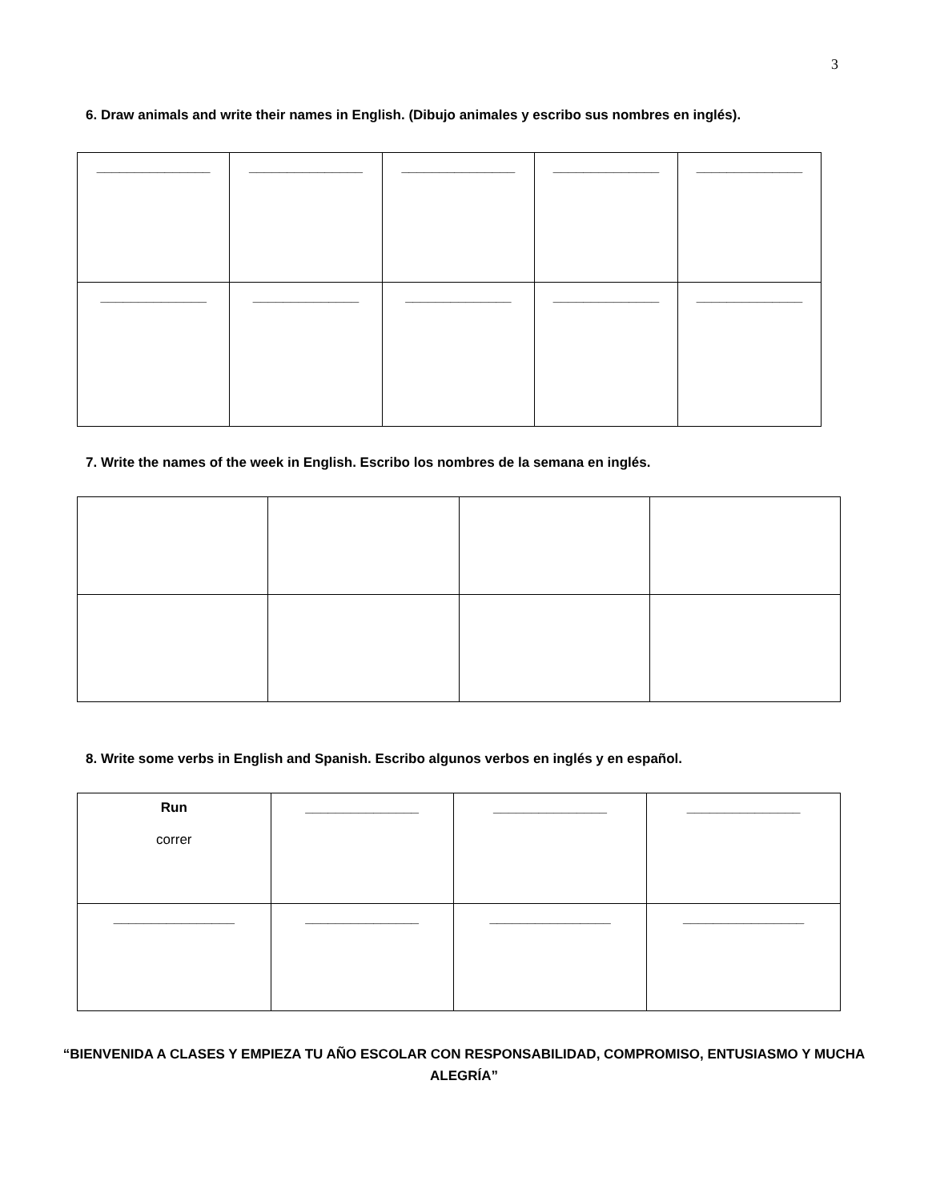3
6. Draw animals and write their names in English. (Dibujo animales y escribo sus nombres en inglés).
| _______________ | _______________ | _______________ | ______________ | ______________ |
| ______________ | ______________ | ______________ | ______________ | ______________ |
7. Write the names of the week in English. Escribo los nombres de la semana en inglés.
8. Write some verbs in English and Spanish. Escribo algunos verbos en inglés y en español.
| Run correr | _______________ | _______________ | _______________ |
| ________________ | _______________ | ________________ | ________________ |
“BIENVENIDA A CLASES Y EMPIEZA TU AÑO ESCOLAR CON RESPONSABILIDAD, COMPROMISO, ENTUSIASMO Y MUCHA ALEGRÍA”